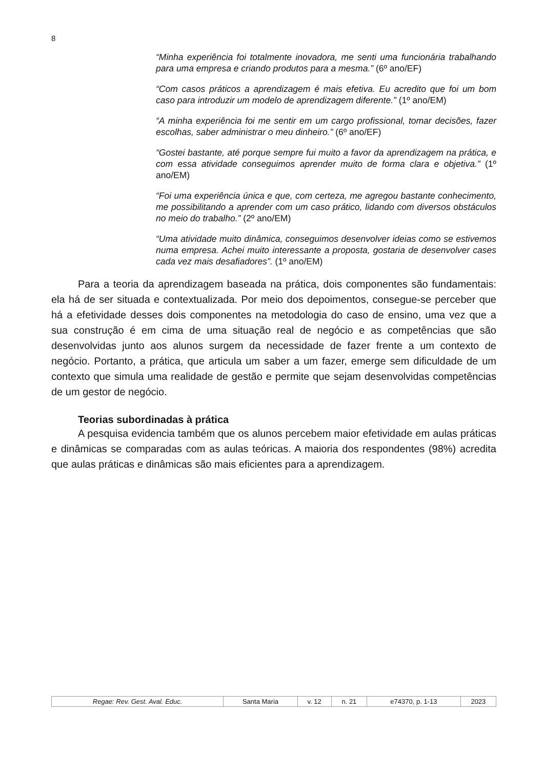8
“Minha experiência foi totalmente inovadora, me senti uma funcionária trabalhando para uma empresa e criando produtos para a mesma.” (6º ano/EF)
“Com casos práticos a aprendizagem é mais efetiva. Eu acredito que foi um bom caso para introduzir um modelo de aprendizagem diferente.” (1º ano/EM)
“A minha experiência foi me sentir em um cargo profissional, tomar decisões, fazer escolhas, saber administrar o meu dinheiro.” (6º ano/EF)
“Gostei bastante, até porque sempre fui muito a favor da aprendizagem na prática, e com essa atividade conseguimos aprender muito de forma clara e objetiva.” (1º ano/EM)
“Foi uma experiência única e que, com certeza, me agregou bastante conhecimento, me possibilitando a aprender com um caso prático, lidando com diversos obstáculos no meio do trabalho.” (2º ano/EM)
“Uma atividade muito dinâmica, conseguimos desenvolver ideias como se estivemos numa empresa. Achei muito interessante a proposta, gostaria de desenvolver cases cada vez mais desafiadores”. (1º ano/EM)
Para a teoria da aprendizagem baseada na prática, dois componentes são fundamentais: ela há de ser situada e contextualizada. Por meio dos depoimentos, consegue-se perceber que há a efetividade desses dois componentes na metodologia do caso de ensino, uma vez que a sua construção é em cima de uma situação real de negócio e as competências que são desenvolvidas junto aos alunos surgem da necessidade de fazer frente a um contexto de negócio. Portanto, a prática, que articula um saber a um fazer, emerge sem dificuldade de um contexto que simula uma realidade de gestão e permite que sejam desenvolvidas competências de um gestor de negócio.
Teorias subordinadas à prática
A pesquisa evidencia também que os alunos percebem maior efetividade em aulas práticas e dinâmicas se comparadas com as aulas teóricas. A maioria dos respondentes (98%) acredita que aulas práticas e dinâmicas são mais eficientes para a aprendizagem.
| Regae: Rev. Gest. Aval. Educ. | Santa Maria | v. 12 | n. 21 | e74370, p. 1-13 | 2023 |